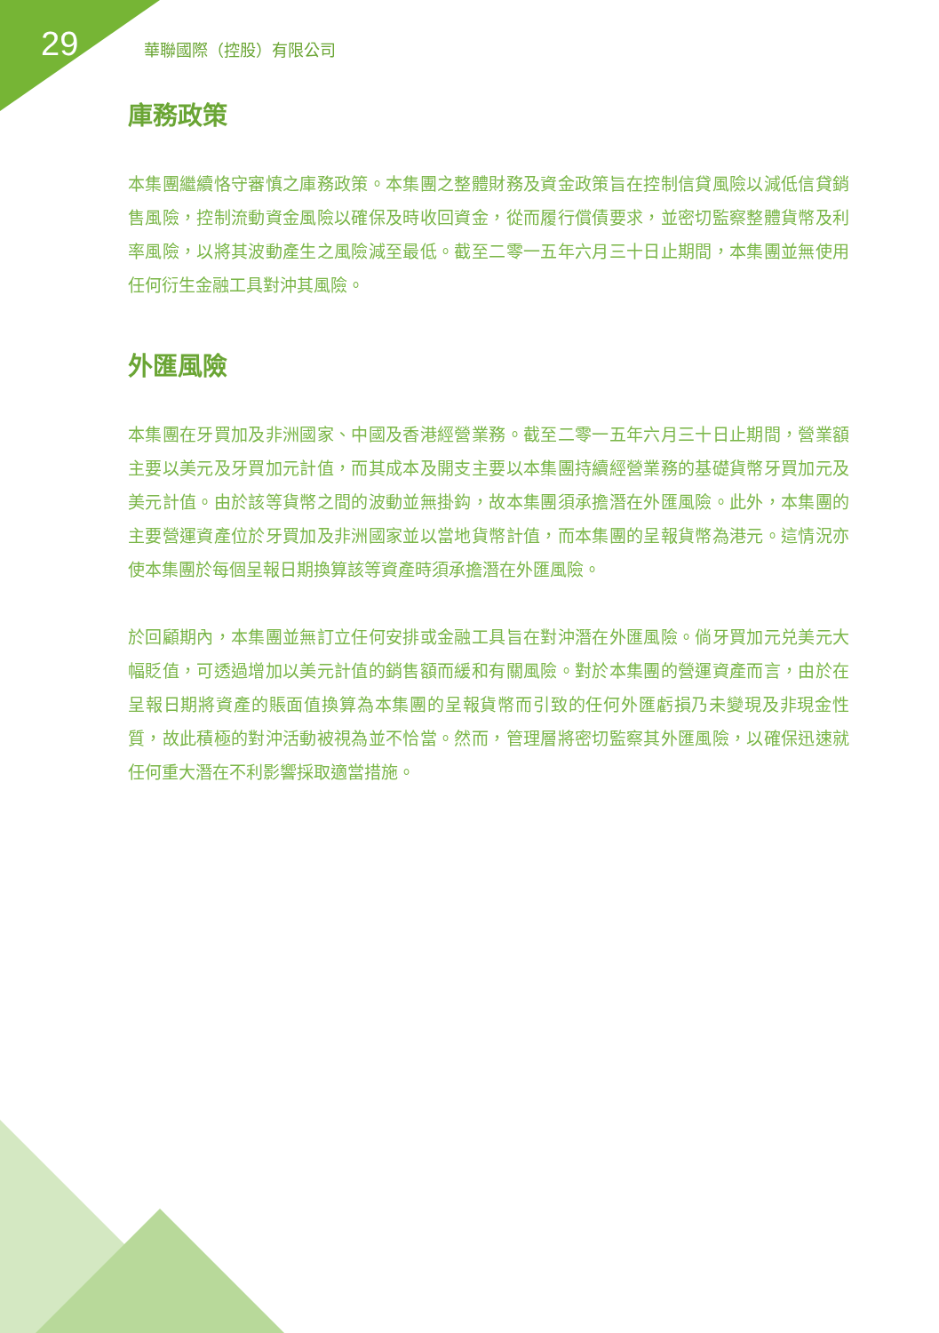29 華聯國際（控股）有限公司
庫務政策
本集團繼續恪守審慎之庫務政策。本集團之整體財務及資金政策旨在控制信貸風險以減低信貸銷售風險，控制流動資金風險以確保及時收回資金，從而履行償債要求，並密切監察整體貨幣及利率風險，以將其波動產生之風險減至最低。截至二零一五年六月三十日止期間，本集團並無使用任何衍生金融工具對沖其風險。
外匯風險
本集團在牙買加及非洲國家、中國及香港經營業務。截至二零一五年六月三十日止期間，營業額主要以美元及牙買加元計值，而其成本及開支主要以本集團持續經營業務的基礎貨幣牙買加元及美元計值。由於該等貨幣之間的波動並無掛鈎，故本集團須承擔潛在外匯風險。此外，本集團的主要營運資產位於牙買加及非洲國家並以當地貨幣計值，而本集團的呈報貨幣為港元。這情況亦使本集團於每個呈報日期換算該等資產時須承擔潛在外匯風險。
於回顧期內，本集團並無訂立任何安排或金融工具旨在對沖潛在外匯風險。倘牙買加元兑美元大幅貶值，可透過增加以美元計值的銷售額而緩和有關風險。對於本集團的營運資產而言，由於在呈報日期將資產的賬面值換算為本集團的呈報貨幣而引致的任何外匯虧損乃未變現及非現金性質，故此積極的對沖活動被視為並不恰當。然而，管理層將密切監察其外匯風險，以確保迅速就任何重大潛在不利影響採取適當措施。